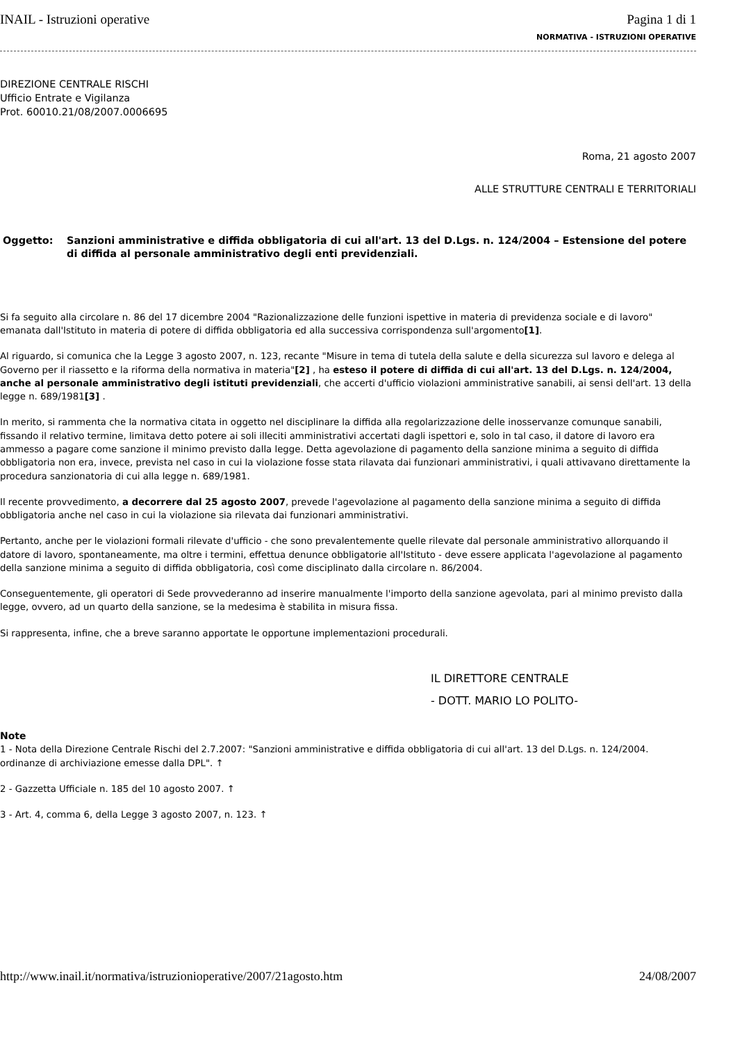INAIL - Istruzioni operative Pagina 1 di 1
NORMATIVA - ISTRUZIONI OPERATIVE
DIREZIONE CENTRALE RISCHI
Ufficio Entrate e Vigilanza
Prot. 60010.21/08/2007.0006695
Roma, 21 agosto 2007
ALLE STRUTTURE CENTRALI E TERRITORIALI
Oggetto: Sanzioni amministrative e diffida obbligatoria di cui all'art. 13 del D.Lgs. n. 124/2004 – Estensione del potere di diffida al personale amministrativo degli enti previdenziali.
Si fa seguito alla circolare n. 86 del 17 dicembre 2004 "Razionalizzazione delle funzioni ispettive in materia di previdenza sociale e di lavoro" emanata dall'Istituto in materia di potere di diffida obbligatoria ed alla successiva corrispondenza sull'argomento[1].
Al riguardo, si comunica che la Legge 3 agosto 2007, n. 123, recante "Misure in tema di tutela della salute e della sicurezza sul lavoro e delega al Governo per il riassetto e la riforma della normativa in materia"[2] , ha esteso il potere di diffida di cui all'art. 13 del D.Lgs. n. 124/2004, anche al personale amministrativo degli istituti previdenziali, che accerti d'ufficio violazioni amministrative sanabili, ai sensi dell'art. 13 della legge n. 689/1981[3] .
In merito, si rammenta che la normativa citata in oggetto nel disciplinare la diffida alla regolarizzazione delle inosservanze comunque sanabili, fissando il relativo termine, limitava detto potere ai soli illeciti amministrativi accertati dagli ispettori e, solo in tal caso, il datore di lavoro era ammesso a pagare come sanzione il minimo previsto dalla legge. Detta agevolazione di pagamento della sanzione minima a seguito di diffida obbligatoria non era, invece, prevista nel caso in cui la violazione fosse stata rilavata dai funzionari amministrativi, i quali attivavano direttamente la procedura sanzionatoria di cui alla legge n. 689/1981.
Il recente provvedimento, a decorrere dal 25 agosto 2007, prevede l'agevolazione al pagamento della sanzione minima a seguito di diffida obbligatoria anche nel caso in cui la violazione sia rilevata dai funzionari amministrativi.
Pertanto, anche per le violazioni formali rilevate d'ufficio - che sono prevalentemente quelle rilevate dal personale amministrativo allorquando il datore di lavoro, spontaneamente, ma oltre i termini, effettua denunce obbligatorie all'Istituto - deve essere applicata l'agevolazione al pagamento della sanzione minima a seguito di diffida obbligatoria, così come disciplinato dalla circolare n. 86/2004.
Conseguentemente, gli operatori di Sede provvederanno ad inserire manualmente l'importo della sanzione agevolata, pari al minimo previsto dalla legge, ovvero, ad un quarto della sanzione, se la medesima è stabilita in misura fissa.
Si rappresenta, infine, che a breve saranno apportate le opportune implementazioni procedurali.
IL DIRETTORE CENTRALE
- DOTT. MARIO LO POLITO-
Note
1 - Nota della Direzione Centrale Rischi del 2.7.2007: "Sanzioni amministrative e diffida obbligatoria di cui all'art. 13 del D.Lgs. n. 124/2004. ordinanze di archiviazione emesse dalla DPL". ↑
2 - Gazzetta Ufficiale n. 185 del 10 agosto 2007. ↑
3 - Art. 4, comma 6, della Legge 3 agosto 2007, n. 123. ↑
http://www.inail.it/normativa/istruzionioperative/2007/21agosto.htm 24/08/2007